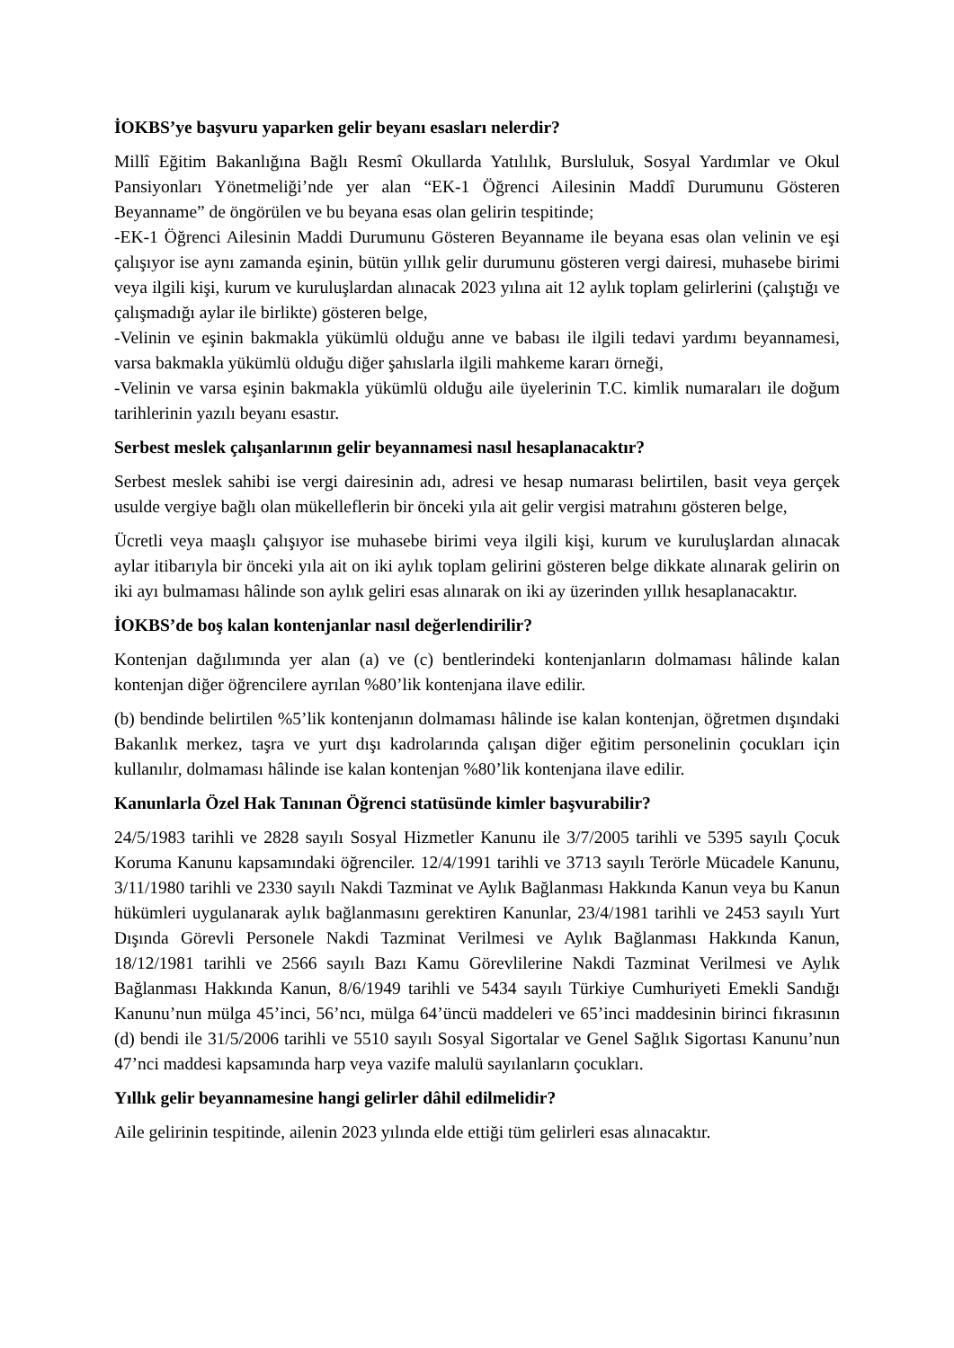İOKBS’ye başvuru yaparken gelir beyanı esasları nelerdir?
Millî Eğitim Bakanlığına Bağlı Resmî Okullarda Yatılılık, Bursluluk, Sosyal Yardımlar ve Okul Pansiyonları Yönetmeliği’nde yer alan “EK-1 Öğrenci Ailesinin Maddî Durumunu Gösteren Beyanname” de öngörülen ve bu beyana esas olan gelirin tespitinde;
-EK-1 Öğrenci Ailesinin Maddi Durumunu Gösteren Beyanname ile beyana esas olan velinin ve eşi çalışıyor ise aynı zamanda eşinin, bütün yıllık gelir durumunu gösteren vergi dairesi, muhasebe birimi veya ilgili kişi, kurum ve kuruluşlardan alınacak 2023 yılına ait 12 aylık toplam gelirlerini (çalıştığı ve çalışmadığı aylar ile birlikte) gösteren belge,
-Velinin ve eşinin bakmakla yükümlü olduğu anne ve babası ile ilgili tedavi yardımı beyannamesi, varsa bakmakla yükümlü olduğu diğer şahıslarla ilgili mahkeme kararı örneği,
-Velinin ve varsa eşinin bakmakla yükümlü olduğu aile üyelerinin T.C. kimlik numaraları ile doğum tarihlerinin yazılı beyanı esastır.
Serbest meslek çalışanlarının gelir beyannamesi nasıl hesaplanacaktır?
Serbest meslek sahibi ise vergi dairesinin adı, adresi ve hesap numarası belirtilen, basit veya gerçek usulde vergiye bağlı olan mükelleflerin bir önceki yıla ait gelir vergisi matrahını gösteren belge,
Ücretli veya maaşlı çalışıyor ise muhasebe birimi veya ilgili kişi, kurum ve kuruluşlardan alınacak aylar itibarıyla bir önceki yıla ait on iki aylık toplam gelirini gösteren belge dikkate alınarak gelirin on iki ayı bulmaması hâlinde son aylık geliri esas alınarak on iki ay üzerinden yıllık hesaplanacaktır.
İOKBS’de boş kalan kontenjanlar nasıl değerlendirilir?
Kontenjan dağılımında yer alan (a) ve (c) bentlerindeki kontenjanların dolmaması hâlinde kalan kontenjan diğer öğrencilere ayrılan %80’lik kontenjana ilave edilir.
(b) bendinde belirtilen %5’lik kontenjanın dolmaması hâlinde ise kalan kontenjan, öğretmen dışındaki Bakanlık merkez, taşra ve yurt dışı kadrolarında çalışan diğer eğitim personelinin çocukları için kullanılır, dolmaması hâlinde ise kalan kontenjan %80’lik kontenjana ilave edilir.
Kanunlarla Özel Hak Tanınan Öğrenci statüsünde kimler başvurabilir?
24/5/1983 tarihli ve 2828 sayılı Sosyal Hizmetler Kanunu ile 3/7/2005 tarihli ve 5395 sayılı Çocuk Koruma Kanunu kapsamındaki öğrenciler. 12/4/1991 tarihli ve 3713 sayılı Terörle Mücadele Kanunu, 3/11/1980 tarihli ve 2330 sayılı Nakdi Tazminat ve Aylık Bağlanması Hakkında Kanun veya bu Kanun hükümleri uygulanarak aylık bağlanmasını gerektiren Kanunlar, 23/4/1981 tarihli ve 2453 sayılı Yurt Dışında Görevli Personele Nakdi Tazminat Verilmesi ve Aylık Bağlanması Hakkında Kanun, 18/12/1981 tarihli ve 2566 sayılı Bazı Kamu Görevlilerine Nakdi Tazminat Verilmesi ve Aylık Bağlanması Hakkında Kanun, 8/6/1949 tarihli ve 5434 sayılı Türkiye Cumhuriyeti Emekli Sandığı Kanunu’nun mülga 45’inci, 56’ncı, mülga 64’üncü maddeleri ve 65’inci maddesinin birinci fıkrasının (d) bendi ile 31/5/2006 tarihli ve 5510 sayılı Sosyal Sigortalar ve Genel Sağlık Sigortası Kanunu’nun 47’nci maddesi kapsamında harp veya vazife malulü sayılanların çocukları.
Yıllık gelir beyannamesine hangi gelirler dâhil edilmelidir?
Aile gelirinin tespitinde, ailenin 2023 yılında elde ettiği tüm gelirleri esas alınacaktır.